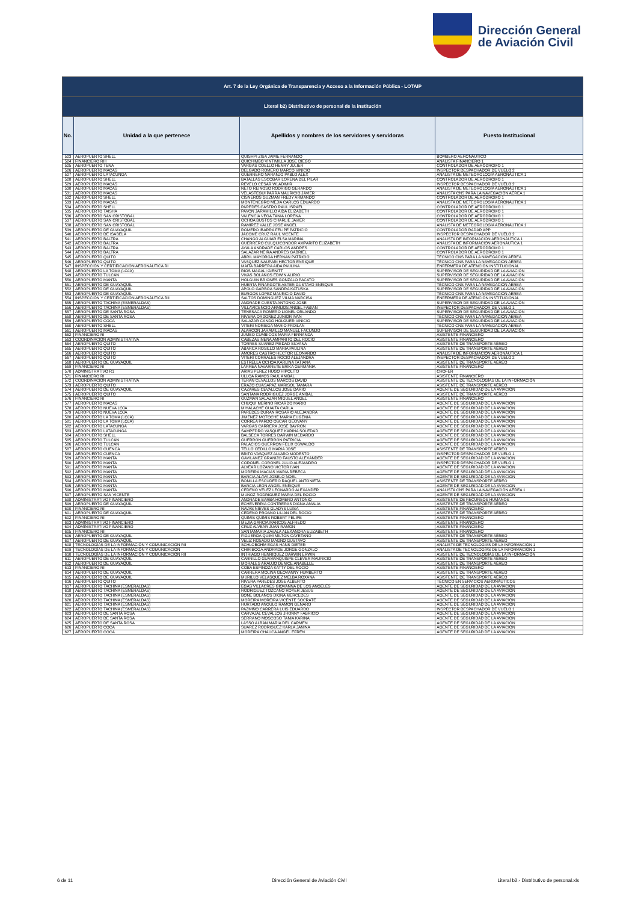Dirección General
de Aviación Civil
| Art. 7 de la Ley Orgánica de Transparencia y Acceso a la Información Pública - LOTAIP | | | |
| Literal b2) Distributivo de personal de la institución | | | |
| No. | Unidad a la que pertenece | Apellidos y nombres de los servidores y servidoras | Puesto Institucional |
| 523 | AEROPUERTO SHELL | QUISHPI ZISA JAIME FERNANDO | BOMBERO AERONÁUTICO |
| 524 | FINANCIERO RIII | QUICHIMBO VINTIMILLA JOSE DIEGO | ANALISTA FINANCIERO 1 |
| 525 | AEROPUERTO TENA | VARGAS COELLO HENRY JULIER | CONTROLADOR DE AERÓDROMO 1 |
| 526 | AEROPUERTO MACAS | DELGADO ROMERO MARCO VINICIO | INSPECTOR DESPACHADOR DE VUELO 2 |
| 527 | AEROPUERTO LATACUNGA | GUERRERO NARANJO PABLO ALEX | ANALISTA DE METEOROLOGÍA AERONÁUTICA 1 |
| 528 | AEROPUERTO SHELL | BATALLAS ESCOBAR LORENA DEL PILAR | CONTROLADOR DE AERÓDROMO 1 |
| 529 | AEROPUERTO MACAS | REVELO CESAR WLADIMIR | INSPECTOR DESPACHADOR DE VUELO 2 |
| 530 | AEROPUERTO MACAS | NETO REINOSO RODRIGO GERARDO | ANALISTA DE METEOROLOGÍA AERONÁUTICA 1 |
| 531 | AEROPUERTO MACAS | VELASTEGUI PARRA MAURICIO JAVIER | ANALISTA CNS PARA LA NAVEGACIÓN AÉREA 1 |
| 532 | AEROPUERTO SHELL | CISNEROS GUZMAN FREDY ARMANDO | CONTROLADOR DE AERÓDROMO 1 |
| 533 | AEROPUERTO MACAS | MONTENEGRO MEJIA CARLOS EDUARDO | ANALISTA DE METEOROLOGÍA AERONÁUTICA 1 |
| 534 | AEROPUERTO SHELL | PAREDES CASTRO RAUL ISRAEL | CONTROLADOR DE AERÓDROMO 1 |
| 535 | AEROPUERTO TAISHA | PAVON JARAMILLO AIDA ELIZABETH | CONTROLADOR DE AERÓDROMO 1 |
| 536 | AEROPUERTO SAN CRISTÓBAL | VALENCIA VEGA TANIA LORENA | CONTROLADOR DE AERÓDROMO 1 |
| 537 | AEROPUERTO SAN CRISTÓBAL | OCHOA BUSTOS CHARLIE JAVIER | CONTROLADOR DE AERÓDROMO 1 |
| 538 | AEROPUERTO SAN CRISTÓBAL | RAMIREZ VALLE JOSE ANGEL | ANALISTA DE METEOROLOGÍA AERONÁUTICA 1 |
| 539 | AEROPUERTO DE GUAYAQUIL | ROMERO IBARRA FELIPE PATRICIO | CONTROLADOR RADAR APP |
| 540 | AEROPUERTO DE ISABELA | JACOME CRUZ RAUL VICENTE | INSPECTOR DESPACHADOR DE VUELO 2 |
| 541 | AEROPUERTO BALTRA | CHANGO ALGUIAR ELSA MARINA | ANALISTA DE INFORMACIÓN AERONÁUTICA 1 |
| 542 | AEROPUERTO BALTRA | GUERRERO CULQUICONDOR AMPARITO ELIZABETH | ANALISTA DE INFORMACIÓN AERONÁUTICA 1 |
| 543 | AEROPUERTO BALTRA | AYALA ANDRADE CARLOS ANDRES | CONTROLADOR DE AERÓDROMO 1 |
| 544 | AEROPUERTO BALTRA | SALAZAR NEIRA ANDRES GABRIEL | CONTROLADOR DE AERÓDROMO 1 |
| 545 | AEROPUERTO QUITO | ABRIL MAYORGA HERNAN PATRICIO | TÉCNICO CNS PARA LA NAVEGACIÓN AÉREA |
| 546 | AEROPUERTO QUITO | VASQUEZ NAUPARI HECTOR ENRIQUE | TÉCNICO CNS PARA LA NAVEGACIÓN AÉREA |
| 547 | INSPECCIÓN Y CERTIFICACIÓN AERONÁUTICA RI | MAITA BARRERA AIDA PAULINA | ENFERMERA DE ATENCIÓN INSTITUCIONAL |
| 548 | AEROPUERTO LA TOMA (LOJA) | RIOS MAGALI GIENITT | SUPERVISOR DE SEGURIDAD DE LA AVIACIÓN |
| 549 | AEROPUERTO TULCÁN | VIVAS BOLAÑOS EDWIN ALIRIO | SUPERVISOR DE SEGURIDAD DE LA AVIACIÓN |
| 550 | AEROPUERTO MANTA | HOLGUIN BRIONES GONZALO PACATO | SUPERVISOR DE SEGURIDAD DE LA AVIACIÓN |
| 551 | AEROPUERTO DE GUAYAQUIL | HUERTA PINARGOTE ASTER GUSTAVO ENRIQUE | TÉCNICO CNS PARA LA NAVEGACIÓN AÉREA |
| 552 | AEROPUERTO DE GUAYAQUIL | APOLO GARBOA SANDRA KATUSKA | SUPERVISOR DE SEGURIDAD DE LA AVIACIÓN |
| 553 | AEROPUERTO DE GUAYAQUIL | BURGOS LOPEZ MAURICIO DAVID | TÉCNICO CNS PARA LA NAVEGACIÓN AÉREA |
| 554 | INSPECCIÓN Y CERTIFICACIÓN AERONÁUTICA RII | SALTOS DOMINGUEZ VILMA NARCISA | ENFERMERA DE ATENCIÓN INSTITUCIONAL |
| 555 | AEROPUERTO TACHINA (ESMERALDAS) | ANDRADE CUESTA ANTONIO JOSE | SUPERVISOR DE SEGURIDAD DE LA AVIACIÓN |
| 556 | AEROPUERTO TACHINA (ESMERALDAS) | VILLAVICENCIO ARMIJOS ANGEL FABIAN | INSPECTOR DESPACHADOR DE VUELO 1 |
| 557 | AEROPUERTO DE SANTA ROSA | TENESACA ROMERO LIONEL ORLANDO | SUPERVISOR DE SEGURIDAD DE LA AVIACIÓN |
| 558 | AEROPUERTO DE SANTA ROSA | RIVERA ORDOÑEZ JUNIOR IVAN | TÉCNICO CNS PARA LA NAVEGACIÓN AÉREA |
| 559 | AEROPUERTO COCA | SALAZAR CANDO HOLGUER VINICIO | SUPERVISOR DE SEGURIDAD DE LA AVIACIÓN |
| 560 | AEROPUERTO SHELL | VITERI NORIEGA MARIO FROILAN | TÉCNICO CNS PARA LA NAVEGACIÓN AÉREA |
| 561 | AEROPUERTO MACAS | ALARCON JARAMILLO MANUEL FACUNDO | SUPERVISOR DE SEGURIDAD DE LA AVIACIÓN |
| 562 | FINANCIERO RI | JUMBO CUMBICOS MARIA FERNANDA | ASISTENTE FINANCIERO |
| 563 | COORDINACIÓN ADMINISTRATIVA | CABEZAS MENA AMPARITO DEL ROCIO | ASISTENTE FINANCIERO |
| 564 | AEROPUERTO QUITO | TORRES SUAREZ PIEDAD SILVANA | ASISTENTE DE TRANSPORTE AÉREO |
| 565 | AEROPUERTO QUITO | ABARCA ROSILLO MARIA PAULINA | ASISTENTE DE TRANSPORTE AÉREO |
| 566 | AEROPUERTO QUITO | AMORES CASTRO HECTOR LEONARDO | ANALISTA DE INFORMACIÓN AERONÁUTICA 1 |
| 567 | AEROPUERTO QUITO | VITERI CORRALES ROCIO ALEJANDRA | INSPECTOR DESPACHADOR DE VUELO 2 |
| 568 | AEROPUERTO DE GUAYAQUIL | ESTRELLA OCHOA KARLINA TATIANA | ASISTENTE DE TRANSPORTE AÉREO |
| 569 | FINANCIERO RI | LARREA NAVARRETE ERIKA GERMANIA | ASISTENTE FINANCIERO |
| 570 | ADMINISTRATIVO R1 | ARIAS PEREZ HUGO HIPOLITO | CHOFER |
| 571 | FINANCIERO RI | ULLOA RAMOS PAUL ANIBAL | ASISTENTE FINANCIERO |
| 572 | COORDINACIÓN ADMINISTRATIVA | TERAN CEVALLOS MARCOS DAVID | ASISTENTE DE TECNOLOGÍAS DE LA INFORMACIÓN |
| 573 | AEROPUERTO QUITO | ERAZO CUASAPAZ MARISOL TAMARA | ASISTENTE DE TRANSPORTE AÉREO |
| 574 | AEROPUERTO DE GUAYAQUIL | CAZARES CEVALLOS JOSE DARIO | AGENTE DE SEGURIDAD DE LA AVIACIÓN |
| 575 | AEROPUERTO QUITO | SANTANA RODRIGUEZ JORGE ANIBAL | ASISTENTE DE TRANSPORTE AÉREO |
| 576 | FINANCIERO RI | GUZMAN SALAZAR MIGUEL ANGEL | ASISTENTE FINANCIERO |
| 577 | AEROPUERTO MACAS | CHUQUI MERINO RICARDO MARIO | AGENTE DE SEGURIDAD DE LA AVIACIÓN |
| 578 | AEROPUERTO NUEVA LOJA | MIHALACHE GUAITA CARLA | AGENTE DE SEGURIDAD DE LA AVIACIÓN |
| 579 | AEROPUERTO NUEVA LOJA | PAREDES DURAN ROSARIO ALEJANDRA | AGENTE DE SEGURIDAD DE LA AVIACIÓN |
| 580 | AEROPUERTO LA TOMA (LOJA) | JIMENEZ MOTOCHE MARIA EUGENIA | AGENTE DE SEGURIDAD DE LA AVIACIÓN |
| 581 | AEROPUERTO LA TOMA (LOJA) | CORREA PARDO OSCAR GEOVANY | AGENTE DE SEGURIDAD DE LA AVIACIÓN |
| 582 | AEROPUERTO LATACUNGA | VARGAS CARRERA JOSE BAYRON | AGENTE DE SEGURIDAD DE LA AVIACIÓN |
| 583 | AEROPUERTO LATACUNGA | SAMPEDRO VASQUEZ KARINA SOLEDAD | AGENTE DE SEGURIDAD DE LA AVIACIÓN |
| 584 | AEROPUERTO SHELL | BALSECA TORRES DARWIN MEDARDO | AGENTE DE SEGURIDAD DE LA AVIACIÓN |
| 585 | AEROPUERTO TULCÁN | GUERRON GUERRON PATRICIA | AGENTE DE SEGURIDAD DE LA AVIACIÓN |
| 586 | AEROPUERTO TULCÁN | PALACIOS GUERRON FELIX OSWALDO | AGENTE DE SEGURIDAD DE LA AVIACIÓN |
| 587 | AEROPUERTO CUENCA | TELLO CEDILLO MARIA JOSE | ASISTENTE DE TRANSPORTE AÉREO |
| 588 | AEROPUERTO CUENCA | BRITO VASQUEZ ALVARO MODESTO | INSPECTOR DESPACHADOR DE VUELO 1 |
| 589 | AEROPUERTO MANTA | GAVILANEZ GRANIZO FAUSTO ALEXANDER | AGENTE DE SEGURIDAD DE LA AVIACIÓN |
| 590 | AEROPUERTO MANTA | CORONEL CORONEL JULIO ALEJANDRO | INSPECTOR DESPACHADOR DE VUELO 1 |
| 591 | AEROPUERTO MANTA | ALVEAR LOZANO VICTOR IVAN | AGENTE DE SEGURIDAD DE LA AVIACIÓN |
| 592 | AEROPUERTO MANTA | MOREIRA MACIAS MARIA REBECA | AGENTE DE SEGURIDAD DE LA AVIACIÓN |
| 593 | AEROPUERTO MANTA | BARCIA ALAVA JOSELO NOEL | AGENTE DE SEGURIDAD DE LA AVIACIÓN |
| 594 | AEROPUERTO MANTA | BONILLA ESCUDERO RAQUEL ANTONIETA | ASISTENTE DE TRANSPORTE AÉREO |
| 595 | AEROPUERTO MANTA | BARCIA LEON ANGEL ENRIQUE | AGENTE DE SEGURIDAD DE LA AVIACIÓN |
| 596 | AEROPUERTO MANTA | CEDEÑO VELEZ LEONARDO ALEXANDER | ANALISTA CNS PARA LA NAVEGACIÓN AÉREA 1 |
| 597 | AEROPUERTO SAN VICENTE | MUÑOZ RODRIGUEZ MARIA DEL ROCIO | AGENTE DE SEGURIDAD DE LA AVIACIÓN |
| 598 | ADMINISTRATIVO FINANCIERO | ANDRADE BARBA HOMERO ANTONIO | ASISTENTE DE RECURSOS HUMANOS |
| 599 | AEROPUERTO DE GUAYAQUIL | ECHEVERRIA CONTRERAS DIGNA AMALIA | ASISTENTE DE TRANSPORTE AÉREO |
| 600 | FINANCIERO RII | NAVAS NIEVES GLADYS LUISA | ASISTENTE FINANCIERO |
| 601 | AEROPUERTO DE GUAYAQUIL | CEDEÑO PROAÑO LILIAN DEL ROCIO | ASISTENTE DE TRANSPORTE AÉREO |
| 602 | FINANCIERO RII | QUIMIS QUIMIS ROBERT FELIPE | ASISTENTE FINANCIERO |
| 603 | ADMINISTRATIVO FINANCIERO | MEJIA GARCIA MARCOS ALFREDO | ASISTENTE FINANCIERO |
| 604 | ADMINISTRATIVO FINANCIERO | CRUZ ALVEAR JUAN RAMON | ASISTENTE FINANCIERO |
| 605 | FINANCIERO RII | SANTAMARIA ZAVALA ALEXANDRA ELIZABETH | ASISTENTE FINANCIERO |
| 606 | AEROPUERTO DE GUAYAQUIL | FIGUEROA QUIMI MILTON CAYETANO | ASISTENTE DE TRANSPORTE AÉREO |
| 607 | AEROPUERTO DE GUAYAQUIL | VELIZ ROSADO MAGNO GUSTAVO | ASISTENTE DE TRANSPORTE AÉREO |
| 608 | TECNOLOGÍAS DE LA INFORMACIÓN Y COMUNICACIÓN RII | SCHLOBOHM EGAS HANS DIETER | ANALISTA DE TECNOLOGÍAS DE LA INFORMACIÓN 1 |
| 609 | TECNOLOGÍAS DE LA INFORMACIÓN Y COMUNICACIÓN | CHIRIBOGA ANDRADE JORGE GONZALO | ANALISTA DE TECNOLOGÍAS DE LA INFORMACIÓN 1 |
| 610 | TECNOLOGÍAS DE LA INFORMACIÓN Y COMUNICACIÓN RII | INTRIAGO HENRIQUEZ DARWIN ERWIN | ASISTENTE DE TECNOLOGÍAS DE LA INFORMACIÓN |
| 611 | AEROPUERTO DE GUAYAQUIL | CARRILLO GUAMANQUISPE CLEVER MAURICIO | ASISTENTE DE TRANSPORTE AÉREO |
| 612 | AEROPUERTO DE GUAYAQUIL | MORALES ARAUJO DENICE ANABELLE | ASISTENTE DE TRANSPORTE AÉREO |
| 613 | FINANCIERO RII | COBA ESPINOZA KATTY DEL ROCIO | ASISTENTE FINANCIERO |
| 614 | AEROPUERTO DE GUAYAQUIL | CARRERA MOLINA GEOVANNY HUMBERTO | ASISTENTE DE TRANSPORTE AÉREO |
| 615 | AEROPUERTO DE GUAYAQUIL | MURILLO VELASQUEZ MELBA ROXANA | ASISTENTE DE TRANSPORTE AÉREO |
| 616 | AEROPUERTO QUITO | RIVERA PAREDES JOSE ALBERTO | TÉCNICO EN SERVICIOS AERONÁUTICOS |
| 617 | AEROPUERTO TACHINA (ESMERALDAS) | EGAS VILLACRES GIOVANNA DE LOS ANGELES | AGENTE DE SEGURIDAD DE LA AVIACIÓN |
| 618 | AEROPUERTO TACHINA (ESMERALDAS) | RODRIGUEZ TOZCANO ROYER JESUS | AGENTE DE SEGURIDAD DE LA AVIACIÓN |
| 619 | AEROPUERTO TACHINA (ESMERALDAS) | BONE BOLAÑOS DIGNA MERCEDES | AGENTE DE SEGURIDAD DE LA AVIACIÓN |
| 620 | AEROPUERTO TACHINA (ESMERALDAS) | MOREIRA MOREIRA VICENTE SOCRATE | AGENTE DE SEGURIDAD DE LA AVIACIÓN |
| 621 | AEROPUERTO TACHINA (ESMERALDAS) | HURTADO ANGULO RAMON GENARO | AGENTE DE SEGURIDAD DE LA AVIACIÓN |
| 622 | AEROPUERTO TACHINA (ESMERALDAS) | PAZMIÑO CARRERA LUIS EDUARDO | INSPECTOR DESPACHADOR DE VUELO 1 |
| 623 | AEROPUERTO DE SANTA ROSA | CARVAJAL CEVALLOS JHONNY FABRICIO | AGENTE DE SEGURIDAD DE LA AVIACIÓN |
| 624 | AEROPUERTO DE SANTA ROSA | SERRANO MOSCOSO TANIA KARINA | AGENTE DE SEGURIDAD DE LA AVIACIÓN |
| 625 | AEROPUERTO DE SANTA ROSA | LASSO ALBAN MARIA DEL CARMEN | AGENTE DE SEGURIDAD DE LA AVIACIÓN |
| 626 | AEROPUERTO COCA | SUAREZ RODRIGUEZ KARLA JANINA | AGENTE DE SEGURIDAD DE LA AVIACIÓN |
| 627 | AEROPUERTO COCA | MOREIRA CHAUCA ANGEL EFREN | AGENTE DE SEGURIDAD DE LA AVIACIÓN |
6 de 11 Dirección General de Aviación Civil Literal b2.- Distributivo de personal.xls